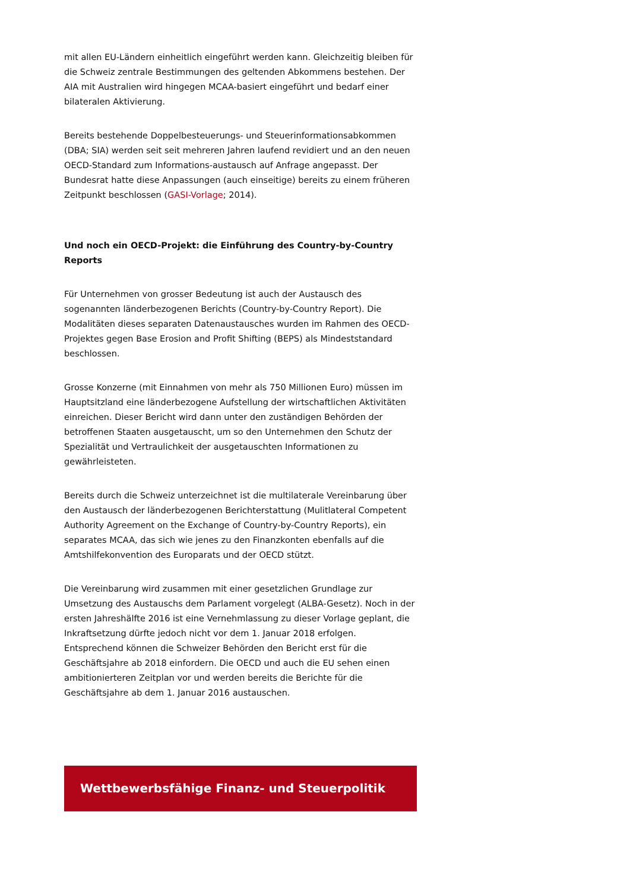mit allen EU-Ländern einheitlich eingeführt werden kann. Gleichzeitig bleiben für die Schweiz zentrale Bestimmungen des geltenden Abkommens bestehen. Der AIA mit Australien wird hingegen MCAA-basiert eingeführt und bedarf einer bilateralen Aktivierung.
Bereits bestehende Doppelbesteuerungs- und Steuerinformationsabkommen (DBA; SIA) werden seit seit mehreren Jahren laufend revidiert und an den neuen OECD-Standard zum Informations-austausch auf Anfrage angepasst. Der Bundesrat hatte diese Anpassungen (auch einseitige) bereits zu einem früheren Zeitpunkt beschlossen (GASI-Vorlage; 2014).
Und noch ein OECD-Projekt: die Einführung des Country-by-Country Reports
Für Unternehmen von grosser Bedeutung ist auch der Austausch des sogenannten länderbezogenen Berichts (Country-by-Country Report). Die Modalitäten dieses separaten Datenaustausches wurden im Rahmen des OECD-Projektes gegen Base Erosion and Profit Shifting (BEPS) als Mindeststandard beschlossen.
Grosse Konzerne (mit Einnahmen von mehr als 750 Millionen Euro) müssen im Hauptsitzland eine länderbezogene Aufstellung der wirtschaftlichen Aktivitäten einreichen. Dieser Bericht wird dann unter den zuständigen Behörden der betroffenen Staaten ausgetauscht, um so den Unternehmen den Schutz der Spezialität und Vertraulichkeit der ausgetauschten Informationen zu gewährleisteten.
Bereits durch die Schweiz unterzeichnet ist die multilaterale Vereinbarung über den Austausch der länderbezogenen Berichterstattung (Mulitlateral Competent Authority Agreement on the Exchange of Country-by-Country Reports), ein separates MCAA, das sich wie jenes zu den Finanzkonten ebenfalls auf die Amtshilfekonvention des Europarats und der OECD stützt.
Die Vereinbarung wird zusammen mit einer gesetzlichen Grundlage zur Umsetzung des Austauschs dem Parlament vorgelegt (ALBA-Gesetz). Noch in der ersten Jahreshälfte 2016 ist eine Vernehmlassung zu dieser Vorlage geplant, die Inkraftsetzung dürfte jedoch nicht vor dem 1. Januar 2018 erfolgen. Entsprechend können die Schweizer Behörden den Bericht erst für die Geschäftsjahre ab 2018 einfordern. Die OECD und auch die EU sehen einen ambitionierteren Zeitplan vor und werden bereits die Berichte für die Geschäftsjahre ab dem 1. Januar 2016 austauschen.
Wettbewerbsfähige Finanz- und Steuerpolitik